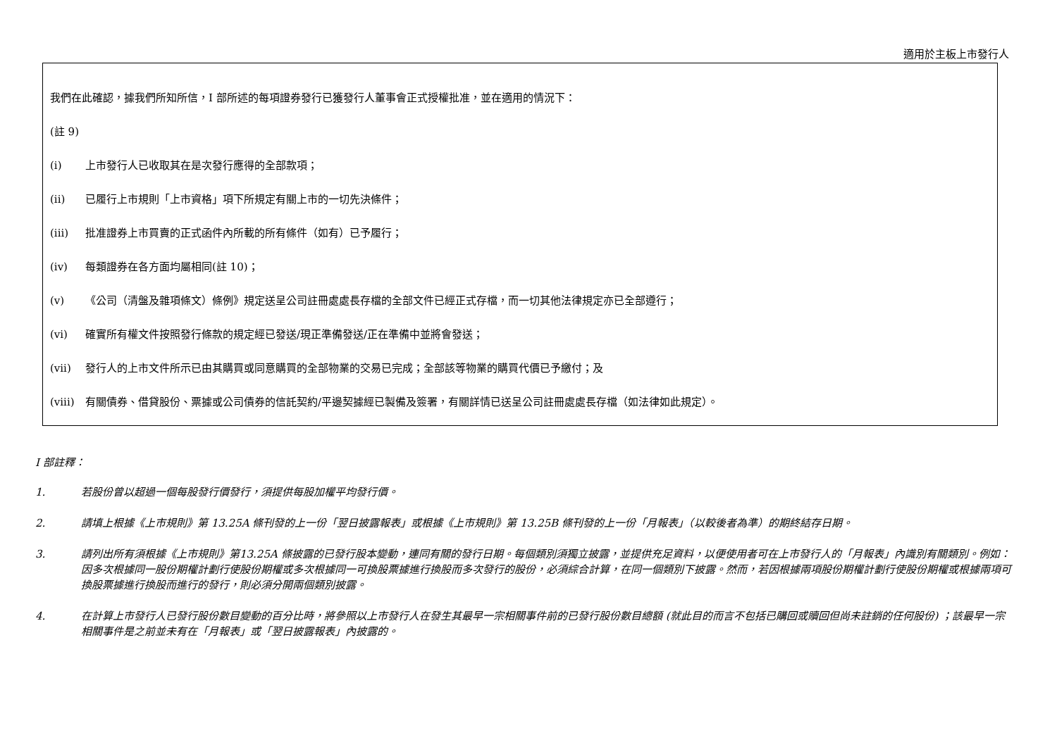適用於主板上市發行人
我們在此確認，據我們所知所信，I 部所述的每項證券發行已獲發行人董事會正式授權批准，並在適用的情況下：
(註 9)
(i) 上市發行人已收取其在是次發行應得的全部款項；
(ii) 已履行上市規則「上市資格」項下所規定有關上市的一切先決條件；
(iii) 批准證券上市買賣的正式函件內所載的所有條件（如有）已予履行；
(iv) 每類證券在各方面均屬相同(註 10)；
(v) 《公司（清盤及雜項條文）條例》規定送呈公司註冊處處長存檔的全部文件已經正式存檔，而一切其他法律規定亦已全部遵行；
(vi) 確實所有權文件按照發行條款的規定經已發送/現正準備發送/正在準備中並將會發送；
(vii) 發行人的上市文件所示已由其購買或同意購買的全部物業的交易已完成；全部該等物業的購買代價已予繳付；及
(viii) 有關債券、借貸股份、票據或公司債券的信託契約/平邊契據經已製備及簽署，有關詳情已送呈公司註冊處處長存檔（如法律如此規定）。
I 部註釋：
1. 若股份曾以超過一個每股發行價發行，須提供每股加權平均發行價。
2. 請填上根據《上市規則》第 13.25A 條刊發的上一份「翌日披露報表」或根據《上市規則》第 13.25B 條刊發的上一份「月報表」（以較後者為準）的期終結存日期。
3. 請列出所有須根據《上市規則》第13.25A 條披露的已發行股本變動，連同有關的發行日期。每個類別須獨立披露，並提供充足資料，以便使用者可在上市發行人的「月報表」內識別有關類別。例如：因多次根據同一股份期權計劃行使股份期權或多次根據同一可換股票據進行換股而多次發行的股份，必須綜合計算，在同一個類別下披露。然而，若因根據兩項股份期權計劃行使股份期權或根據兩項可換股票據進行換股而進行的發行，則必須分開兩個類別披露。
4. 在計算上市發行人已發行股份數目變動的百分比時，將參照以上市發行人在發生其最早一宗相關事件前的已發行股份數目總額 (就此目的而言不包括已購回或贖回但尚未註銷的任何股份) ；該最早一宗相關事件是之前並未有在「月報表」或「翌日披露報表」內披露的。